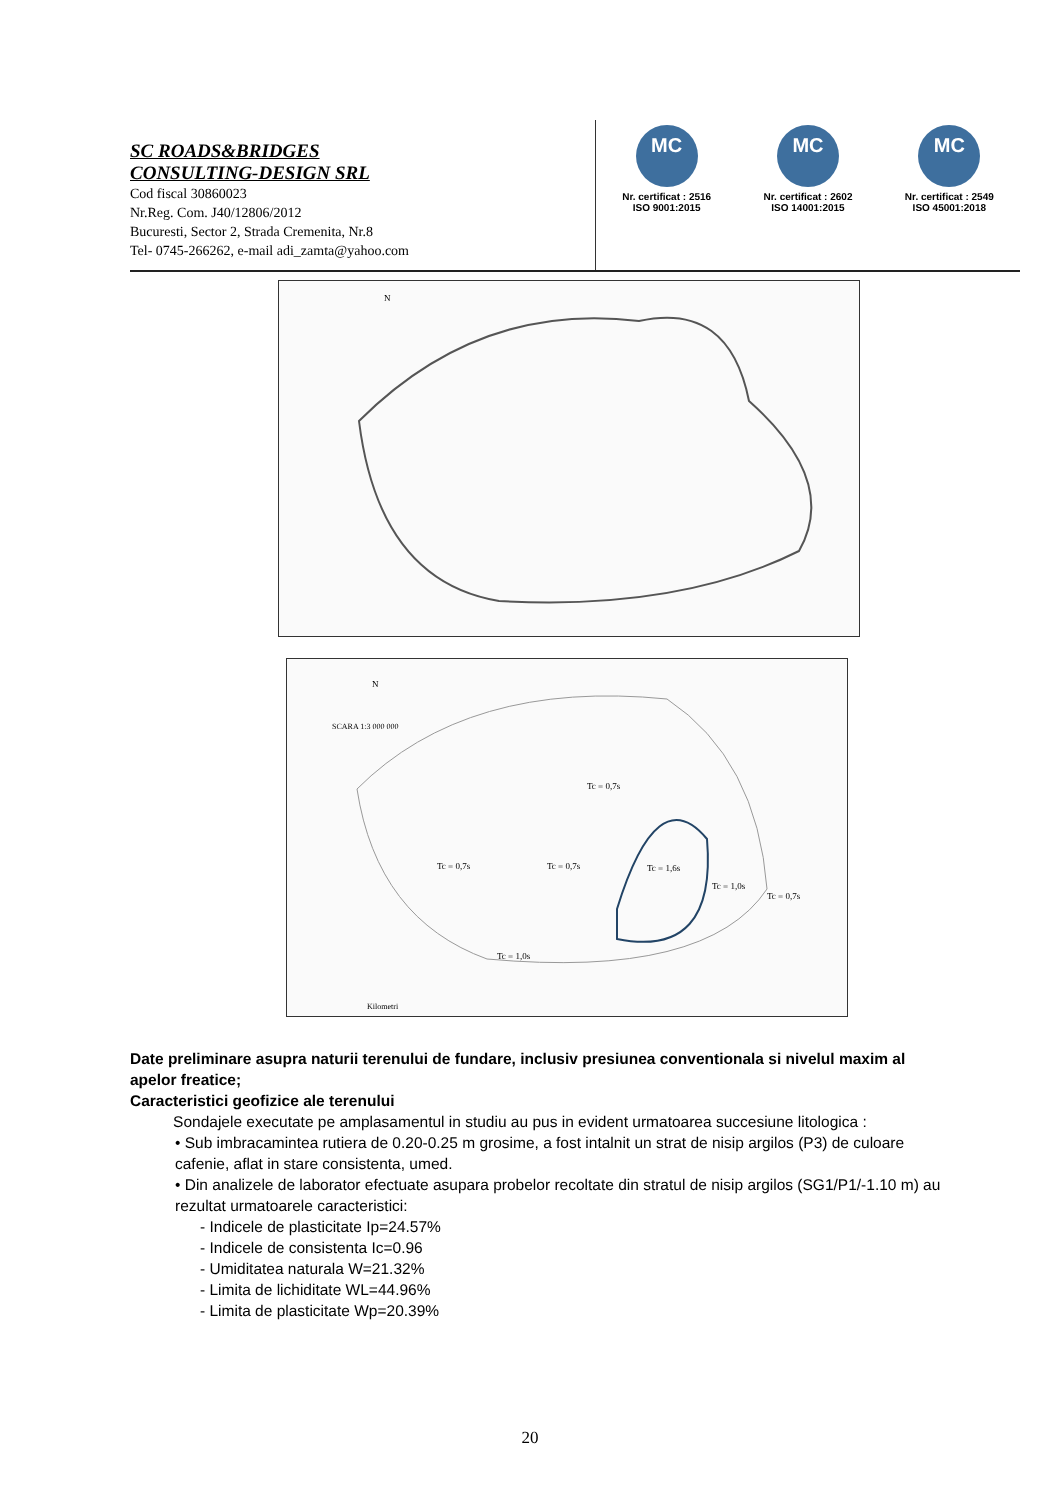SC ROADS&BRIDGES
CONSULTING-DESIGN SRL
Cod fiscal 30860023
Nr.Reg. Com. J40/12806/2012
Bucuresti, Sector 2, Strada Cremenita, Nr.8
Tel- 0745-266262, e-mail adi_zamta@yahoo.com
MC
Nr. certificat : 2516
ISO 9001:2015
MC
Nr. certificat : 2602
ISO 14001:2015
MC
Nr. certificat : 2549
ISO 45001:2018
N
N
SCARA 1:3 000 000
Tc = 0,7s
Tc = 0,7s
Tc = 0,7s
Tc = 1,6s
Tc = 1,0s
Tc = 0,7s
Tc = 1,0s
Kilometri
Date preliminare asupra naturii terenului de fundare, inclusiv presiunea conventionala si nivelul maxim al apelor freatice;
Caracteristici geofizice ale terenului
Sondajele executate pe amplasamentul in studiu au pus in evident urmatoarea succesiune litologica :
• Sub imbracamintea rutiera de 0.20-0.25 m grosime, a fost intalnit un strat de nisip argilos (P3) de culoare cafenie, aflat in stare consistenta, umed.
• Din analizele de laborator efectuate asupara probelor recoltate din stratul de nisip argilos (SG1/P1/-1.10 m) au rezultat urmatoarele caracteristici:
- Indicele de plasticitate Ip=24.57%
- Indicele de consistenta Ic=0.96
- Umiditatea naturala W=21.32%
- Limita de lichiditate WL=44.96%
- Limita de plasticitate Wp=20.39%
20